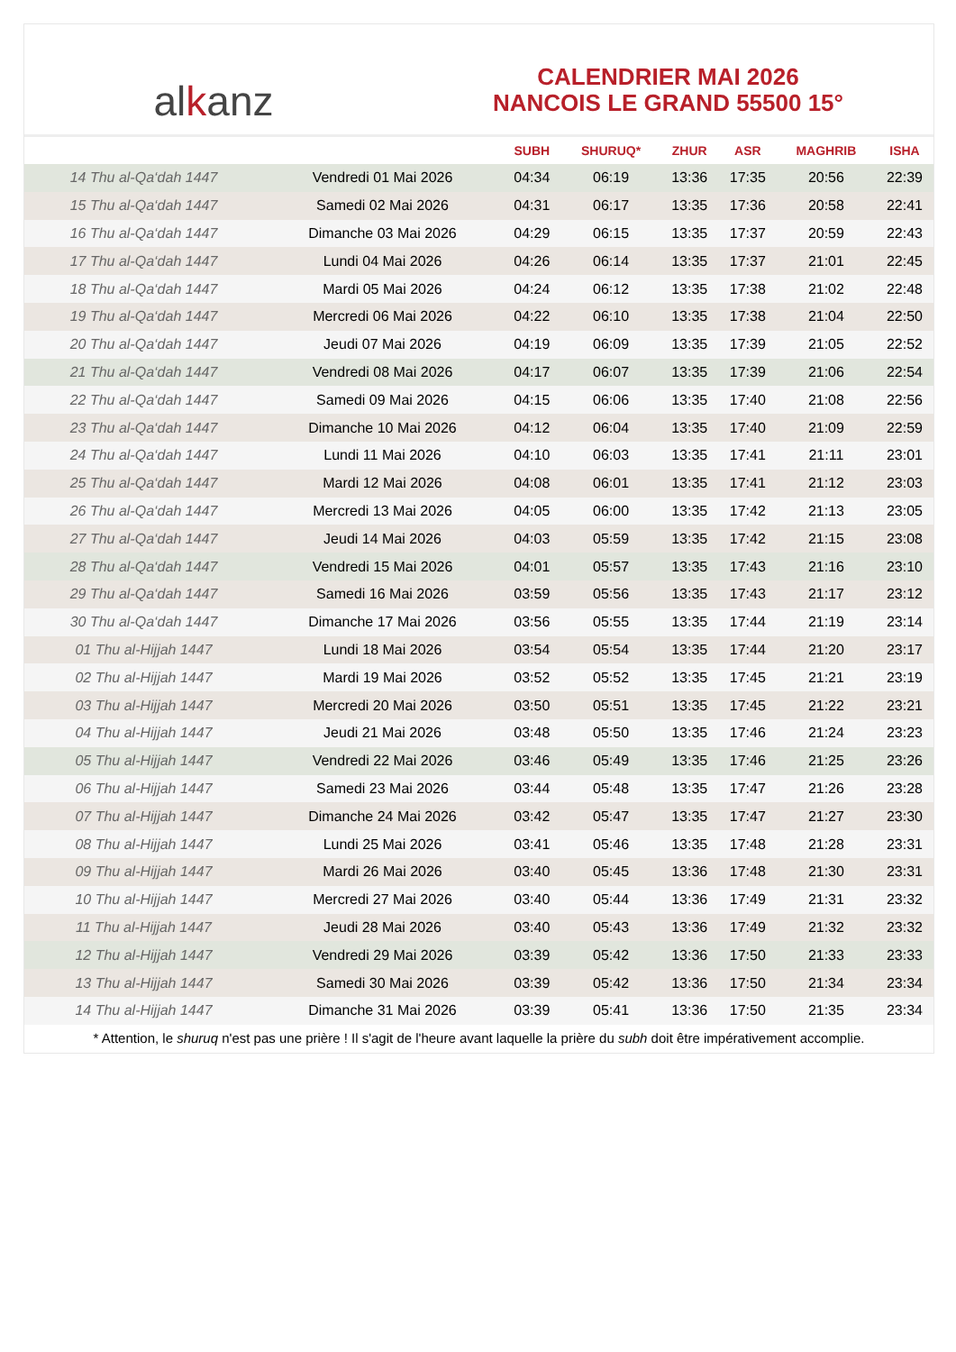al k anz
CALENDRIER MAI 2026
NANCOIS LE GRAND 55500 15°
| | | SUBH | SHURUQ* | ZHUR | ASR | MAGHRIB | ISHA |
| --- | --- | --- | --- | --- | --- | --- | --- |
| 14 Thu al-Qa‘dah 1447 | Vendredi 01 Mai 2026 | 04:34 | 06:19 | 13:36 | 17:35 | 20:56 | 22:39 |
| 15 Thu al-Qa‘dah 1447 | Samedi 02 Mai 2026 | 04:31 | 06:17 | 13:35 | 17:36 | 20:58 | 22:41 |
| 16 Thu al-Qa‘dah 1447 | Dimanche 03 Mai 2026 | 04:29 | 06:15 | 13:35 | 17:37 | 20:59 | 22:43 |
| 17 Thu al-Qa‘dah 1447 | Lundi 04 Mai 2026 | 04:26 | 06:14 | 13:35 | 17:37 | 21:01 | 22:45 |
| 18 Thu al-Qa‘dah 1447 | Mardi 05 Mai 2026 | 04:24 | 06:12 | 13:35 | 17:38 | 21:02 | 22:48 |
| 19 Thu al-Qa‘dah 1447 | Mercredi 06 Mai 2026 | 04:22 | 06:10 | 13:35 | 17:38 | 21:04 | 22:50 |
| 20 Thu al-Qa‘dah 1447 | Jeudi 07 Mai 2026 | 04:19 | 06:09 | 13:35 | 17:39 | 21:05 | 22:52 |
| 21 Thu al-Qa‘dah 1447 | Vendredi 08 Mai 2026 | 04:17 | 06:07 | 13:35 | 17:39 | 21:06 | 22:54 |
| 22 Thu al-Qa‘dah 1447 | Samedi 09 Mai 2026 | 04:15 | 06:06 | 13:35 | 17:40 | 21:08 | 22:56 |
| 23 Thu al-Qa‘dah 1447 | Dimanche 10 Mai 2026 | 04:12 | 06:04 | 13:35 | 17:40 | 21:09 | 22:59 |
| 24 Thu al-Qa‘dah 1447 | Lundi 11 Mai 2026 | 04:10 | 06:03 | 13:35 | 17:41 | 21:11 | 23:01 |
| 25 Thu al-Qa‘dah 1447 | Mardi 12 Mai 2026 | 04:08 | 06:01 | 13:35 | 17:41 | 21:12 | 23:03 |
| 26 Thu al-Qa‘dah 1447 | Mercredi 13 Mai 2026 | 04:05 | 06:00 | 13:35 | 17:42 | 21:13 | 23:05 |
| 27 Thu al-Qa‘dah 1447 | Jeudi 14 Mai 2026 | 04:03 | 05:59 | 13:35 | 17:42 | 21:15 | 23:08 |
| 28 Thu al-Qa‘dah 1447 | Vendredi 15 Mai 2026 | 04:01 | 05:57 | 13:35 | 17:43 | 21:16 | 23:10 |
| 29 Thu al-Qa‘dah 1447 | Samedi 16 Mai 2026 | 03:59 | 05:56 | 13:35 | 17:43 | 21:17 | 23:12 |
| 30 Thu al-Qa‘dah 1447 | Dimanche 17 Mai 2026 | 03:56 | 05:55 | 13:35 | 17:44 | 21:19 | 23:14 |
| 01 Thu al-Hijjah 1447 | Lundi 18 Mai 2026 | 03:54 | 05:54 | 13:35 | 17:44 | 21:20 | 23:17 |
| 02 Thu al-Hijjah 1447 | Mardi 19 Mai 2026 | 03:52 | 05:52 | 13:35 | 17:45 | 21:21 | 23:19 |
| 03 Thu al-Hijjah 1447 | Mercredi 20 Mai 2026 | 03:50 | 05:51 | 13:35 | 17:45 | 21:22 | 23:21 |
| 04 Thu al-Hijjah 1447 | Jeudi 21 Mai 2026 | 03:48 | 05:50 | 13:35 | 17:46 | 21:24 | 23:23 |
| 05 Thu al-Hijjah 1447 | Vendredi 22 Mai 2026 | 03:46 | 05:49 | 13:35 | 17:46 | 21:25 | 23:26 |
| 06 Thu al-Hijjah 1447 | Samedi 23 Mai 2026 | 03:44 | 05:48 | 13:35 | 17:47 | 21:26 | 23:28 |
| 07 Thu al-Hijjah 1447 | Dimanche 24 Mai 2026 | 03:42 | 05:47 | 13:35 | 17:47 | 21:27 | 23:30 |
| 08 Thu al-Hijjah 1447 | Lundi 25 Mai 2026 | 03:41 | 05:46 | 13:35 | 17:48 | 21:28 | 23:31 |
| 09 Thu al-Hijjah 1447 | Mardi 26 Mai 2026 | 03:40 | 05:45 | 13:36 | 17:48 | 21:30 | 23:31 |
| 10 Thu al-Hijjah 1447 | Mercredi 27 Mai 2026 | 03:40 | 05:44 | 13:36 | 17:49 | 21:31 | 23:32 |
| 11 Thu al-Hijjah 1447 | Jeudi 28 Mai 2026 | 03:40 | 05:43 | 13:36 | 17:49 | 21:32 | 23:32 |
| 12 Thu al-Hijjah 1447 | Vendredi 29 Mai 2026 | 03:39 | 05:42 | 13:36 | 17:50 | 21:33 | 23:33 |
| 13 Thu al-Hijjah 1447 | Samedi 30 Mai 2026 | 03:39 | 05:42 | 13:36 | 17:50 | 21:34 | 23:34 |
| 14 Thu al-Hijjah 1447 | Dimanche 31 Mai 2026 | 03:39 | 05:41 | 13:36 | 17:50 | 21:35 | 23:34 |
* Attention, le shuruq n'est pas une prière ! Il s'agit de l'heure avant laquelle la prière du subh doit être impérativement accomplie.